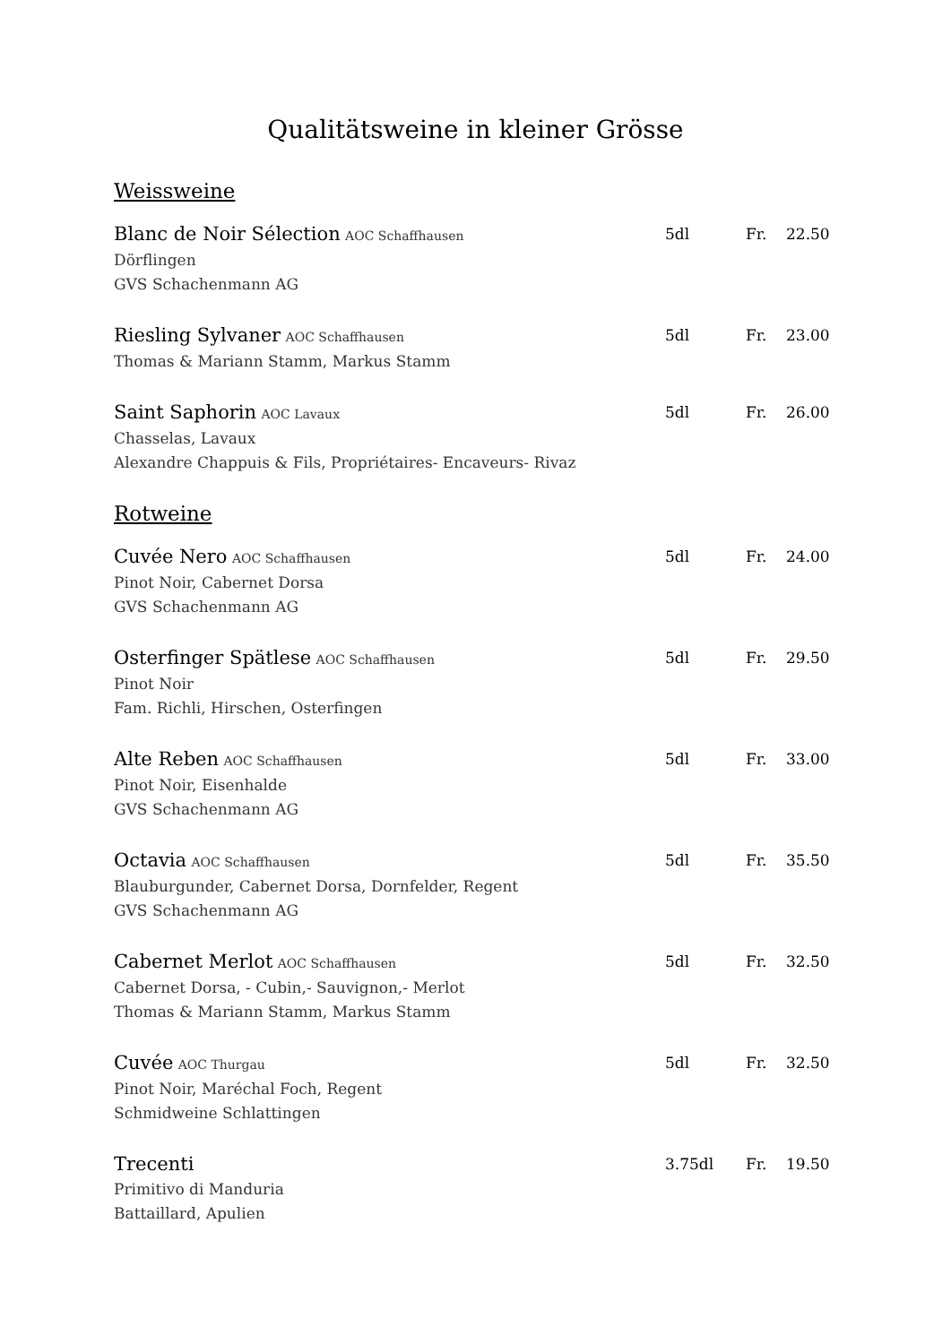Qualitätsweine in kleiner Grösse
Weissweine
Blanc de Noir Sélection AOC Schaffhausen
Dörflingen
GVS Schachenmann AG
5dl Fr. 22.50
Riesling Sylvaner AOC Schaffhausen
Thomas & Mariann Stamm, Markus Stamm
5dl Fr. 23.00
Saint Saphorin AOC Lavaux
Chasselas, Lavaux
Alexandre Chappuis & Fils, Propriétaires- Encaveurs- Rivaz
5dl Fr. 26.00
Rotweine
Cuvée Nero AOC Schaffhausen
Pinot Noir, Cabernet Dorsa
GVS Schachenmann AG
5dl Fr. 24.00
Osterfinger Spätlese AOC Schaffhausen
Pinot Noir
Fam. Richli, Hirschen, Osterfingen
5dl Fr. 29.50
Alte Reben AOC Schaffhausen
Pinot Noir, Eisenhalde
GVS Schachenmann AG
5dl Fr. 33.00
Octavia AOC Schaffhausen
Blauburgunder, Cabernet Dorsa, Dornfelder, Regent
GVS Schachenmann AG
5dl Fr. 35.50
Cabernet Merlot AOC Schaffhausen
Cabernet Dorsa, - Cubin,- Sauvignon,- Merlot
Thomas & Mariann Stamm, Markus Stamm
5dl Fr. 32.50
Cuvée AOC Thurgau
Pinot Noir, Maréchal Foch, Regent
Schmidweine Schlattingen
5dl Fr. 32.50
Trecenti
Primitivo di Manduria
Battaillard, Apulien
3.75dl Fr. 19.50